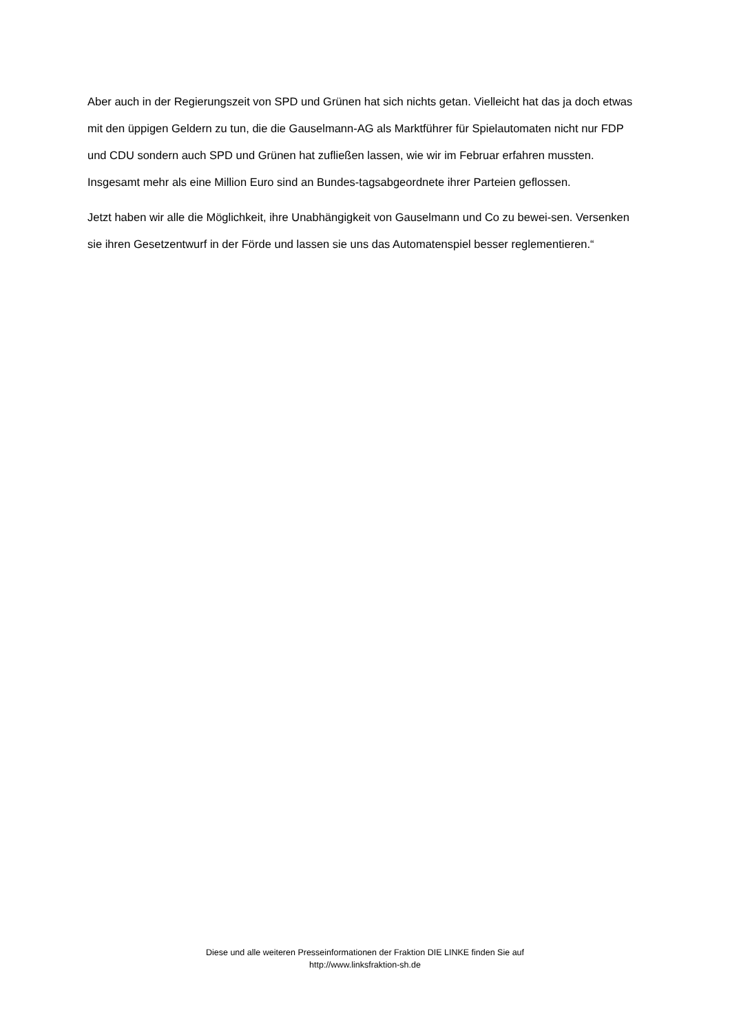Aber auch in der Regierungszeit von SPD und Grünen hat sich nichts getan. Vielleicht hat das ja doch etwas mit den üppigen Geldern zu tun, die die Gauselmann-AG als Marktführer für Spielautomaten nicht nur FDP und CDU sondern auch SPD und Grünen hat zufließen lassen, wie wir im Februar erfahren mussten. Insgesamt mehr als eine Million Euro sind an Bundes-tagsabgeordnete ihrer Parteien geflossen.
Jetzt haben wir alle die Möglichkeit, ihre Unabhängigkeit von Gauselmann und Co zu bewei-sen. Versenken sie ihren Gesetzentwurf in der Förde und lassen sie uns das Automatenspiel besser reglementieren.“
Diese und alle weiteren Presseinformationen der Fraktion DIE LINKE finden Sie auf
http://www.linksfraktion-sh.de